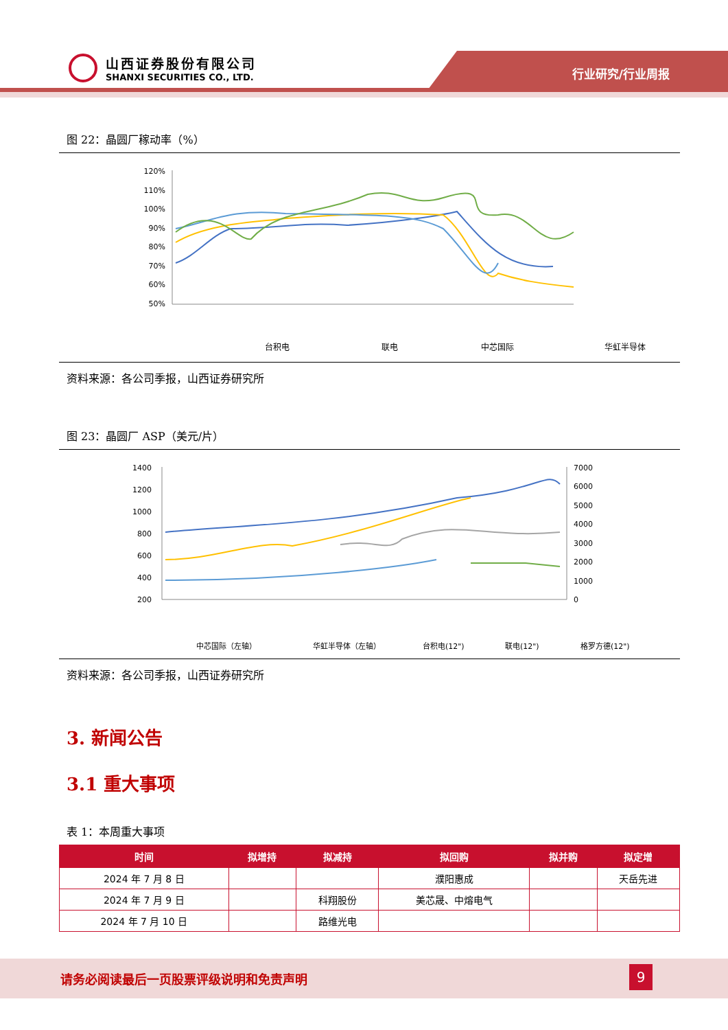山西证券股份有限公司
SHANXI SECURITIES CO., LTD.
行业研究/行业周报
图 22：晶圆厂稼动率（%）
120%
110%
100%
90%
80%
70%
60%
50%
台积电
联电
中芯国际
华虹半导体
资料来源：各公司季报，山西证券研究所
图 23：晶圆厂 ASP（美元/片）
1400
1200
1000
800
600
400
200
7000
6000
5000
4000
3000
2000
1000
0
中芯国际（左轴）
华虹半导体（左轴）
台积电(12")
联电(12")
格罗方德(12")
资料来源：各公司季报，山西证券研究所
3. 新闻公告
3.1 重大事项
表 1：本周重大事项
| 时间 | 拟增持 | 拟减持 | 拟回购 | 拟并购 | 拟定增 |
| --- | --- | --- | --- | --- | --- |
| 2024 年 7 月 8 日 | | | 濮阳惠成 | | 天岳先进 |
| 2024 年 7 月 9 日 | | 科翔股份 | 美芯晟、中熔电气 | | |
| 2024 年 7 月 10 日 | | 路维光电 | | | |
请务必阅读最后一页股票评级说明和免责声明
9